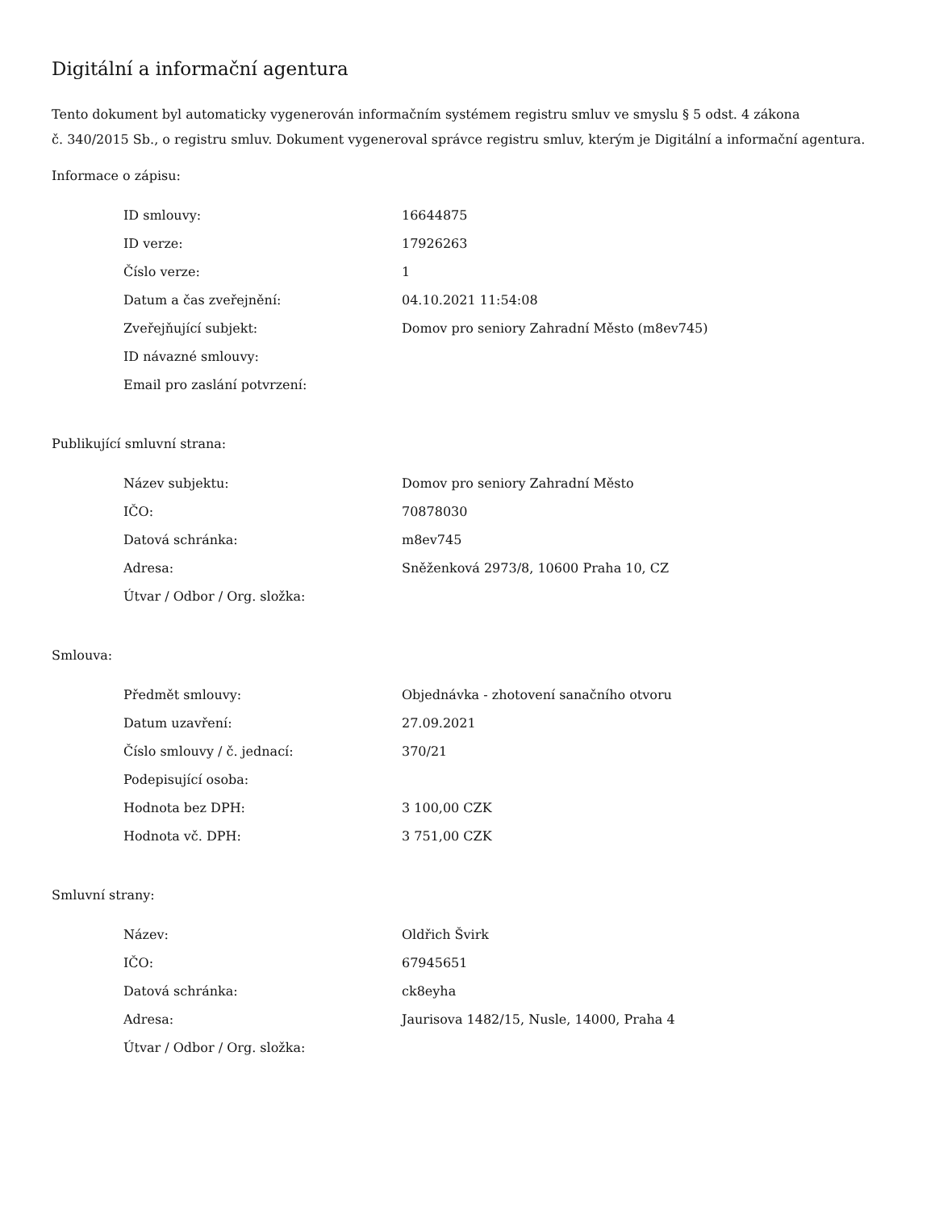Digitální a informační agentura
Tento dokument byl automaticky vygenerován informačním systémem registru smluv ve smyslu § 5 odst. 4 zákona
č. 340/2015 Sb., o registru smluv. Dokument vygeneroval správce registru smluv, kterým je Digitální a informační agentura.
Informace o zápisu:
| ID smlouvy: | 16644875 |
| ID verze: | 17926263 |
| Číslo verze: | 1 |
| Datum a čas zveřejnění: | 04.10.2021 11:54:08 |
| Zveřejňující subjekt: | Domov pro seniory Zahradní Město (m8ev745) |
| ID návazné smlouvy: | |
| Email pro zaslání potvrzení: | |
Publikující smluvní strana:
| Název subjektu: | Domov pro seniory Zahradní Město |
| IČO: | 70878030 |
| Datová schránka: | m8ev745 |
| Adresa: | Sněženková 2973/8, 10600 Praha 10, CZ |
| Útvar / Odbor / Org. složka: | |
Smlouva:
| Předmět smlouvy: | Objednávka - zhotovení sanačního otvoru |
| Datum uzavření: | 27.09.2021 |
| Číslo smlouvy / č. jednací: | 370/21 |
| Podepisující osoba: | |
| Hodnota bez DPH: | 3 100,00 CZK |
| Hodnota vč. DPH: | 3 751,00 CZK |
Smluvní strany:
| Název: | Oldřich Švirk |
| IČO: | 67945651 |
| Datová schránka: | ck8eyha |
| Adresa: | Jaurisova 1482/15, Nusle, 14000, Praha 4 |
| Útvar / Odbor / Org. složka: | |